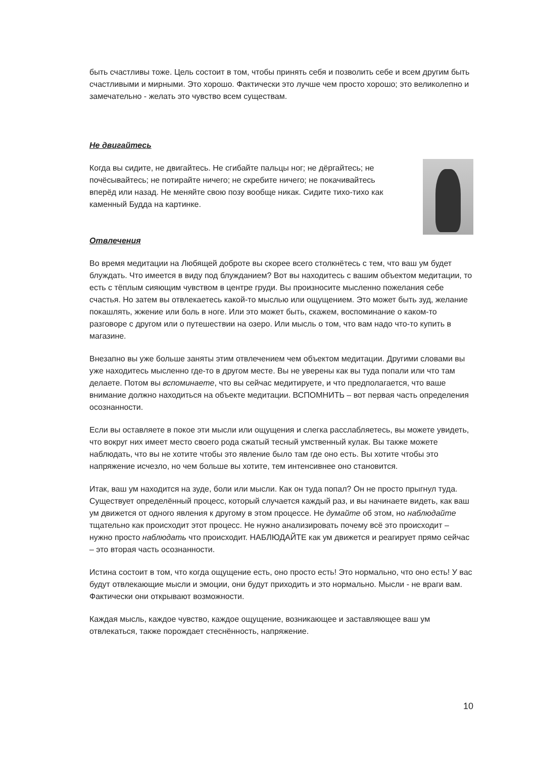быть счастливы тоже. Цель состоит в том, чтобы принять себя и позволить себе и всем другим быть счастливыми и мирными. Это хорошо. Фактически это лучше чем просто хорошо; это великолепно и замечательно - желать это чувство всем существам.
Не двигайтесь
Когда вы сидите, не двигайтесь. Не сгибайте пальцы ног; не дёргайтесь; не почёсывайтесь; не потирайте ничего; не скребите ничего; не покачивайтесь вперёд или назад. Не меняйте свою позу вообще никак. Сидите тихо-тихо как каменный Будда на картинке.
Отвлечения
Во время медитации на Любящей доброте вы скорее всего столкнётесь с тем, что ваш ум будет блуждать. Что имеется в виду под блужданием? Вот вы находитесь с вашим объектом медитации, то есть с тёплым сияющим чувством в центре груди. Вы произносите мысленно пожелания себе счастья. Но затем вы отвлекаетесь какой-то мыслью или ощущением. Это может быть зуд, желание покашлять, жжение или боль в ноге. Или это может быть, скажем, воспоминание о каком-то разговоре с другом или о путешествии на озеро. Или мысль о том, что вам надо что-то купить в магазине.
Внезапно вы уже больше заняты этим отвлечением чем объектом медитации. Другими словами вы уже находитесь мысленно где-то в другом месте. Вы не уверены как вы туда попали или что там делаете. Потом вы вспоминаете, что вы сейчас медитируете, и что предполагается, что ваше внимание должно находиться на объекте медитации. ВСПОМНИТЬ – вот первая часть определения осознанности.
Если вы оставляете в покое эти мысли или ощущения и слегка расслабляетесь, вы можете увидеть, что вокруг них имеет место своего рода сжатый тесный умственный кулак. Вы также можете наблюдать, что вы не хотите чтобы это явление было там где оно есть. Вы хотите чтобы это напряжение исчезло, но чем больше вы хотите, тем интенсивнее оно становится.
Итак, ваш ум находится на зуде, боли или мысли. Как он туда попал? Он не просто прыгнул туда. Существует определённый процесс, который случается каждый раз, и вы начинаете видеть, как ваш ум движется от одного явления к другому в этом процессе. Не думайте об этом, но наблюдайте тщательно как происходит этот процесс. Не нужно анализировать почему всё это происходит – нужно просто наблюдать что происходит. НАБЛЮДАЙТЕ как ум движется и реагирует прямо сейчас – это вторая часть осознанности.
Истина состоит в том, что когда ощущение есть, оно просто есть! Это нормально, что оно есть! У вас будут отвлекающие мысли и эмоции, они будут приходить и это нормально. Мысли - не враги вам. Фактически они открывают возможности.
Каждая мысль, каждое чувство, каждое ощущение, возникающее и заставляющее ваш ум отвлекаться, также порождает стеснённость, напряжение.
10